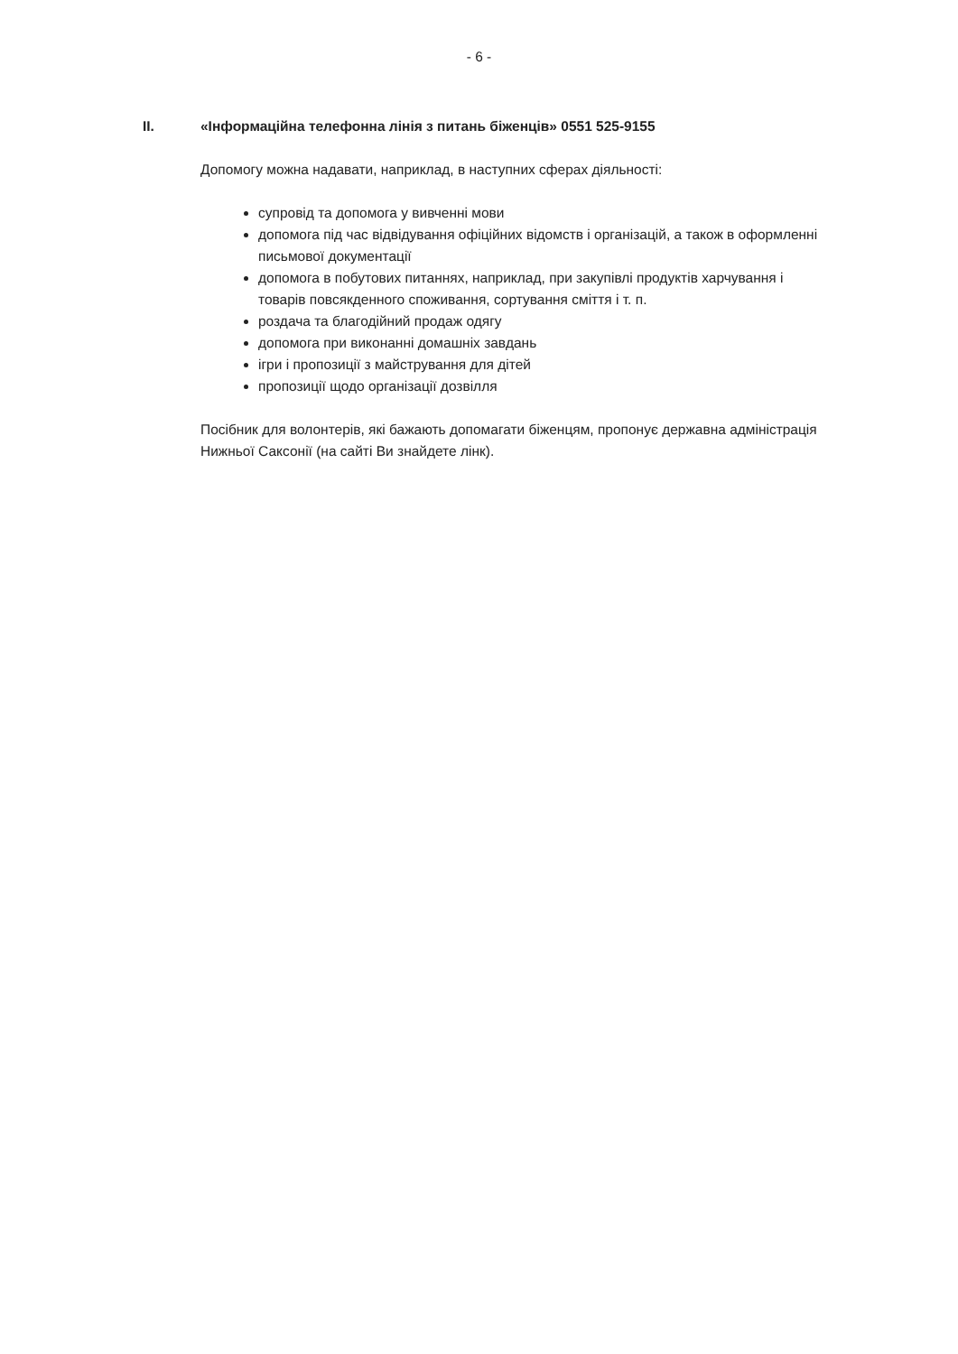- 6 -
II. «Інформаційна телефонна лінія з питань біженців» 0551 525-9155
Допомогу можна надавати, наприклад, в наступних сферах діяльності:
супровід та допомога у вивченні мови
допомога під час відвідування офіційних відомств і організацій, а також в оформленні письмової документації
допомога в побутових питаннях, наприклад, при закупівлі продуктів харчування і товарів повсякденного споживання, сортування сміття і т. п.
роздача та благодійний продаж одягу
допомога при виконанні домашніх завдань
ігри і пропозиції з майстрування для дітей
пропозиції щодо організації дозвілля
Посібник для волонтерів, які бажають допомагати біженцям, пропонує державна адміністрація Нижньої Саксонії (на сайті Ви знайдете лінк).